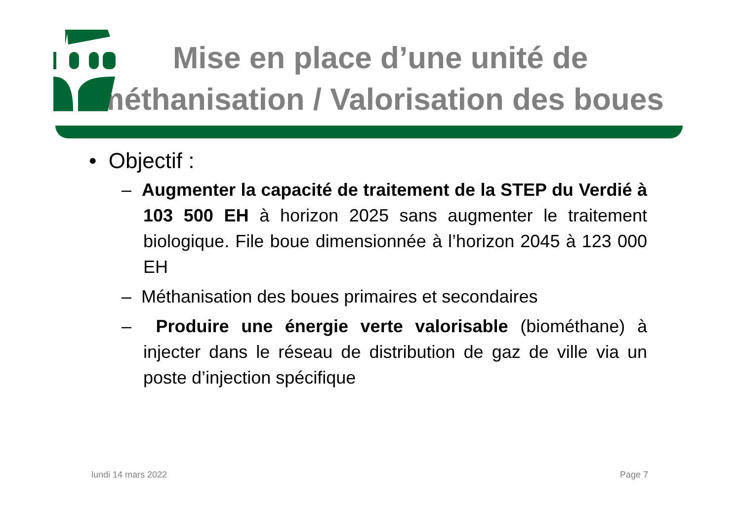Mise en place d’une unité de méthanisation / Valorisation des boues
• Objectif :
– Augmenter la capacité de traitement de la STEP du Verdié à 103 500 EH à horizon 2025 sans augmenter le traitement biologique. File boue dimensionnée à l’horizon 2045 à 123 000 EH
– Méthanisation des boues primaires et secondaires
– Produire une énergie verte valorisable (biométhane) à injecter dans le réseau de distribution de gaz de ville via un poste d’injection spécifique
lundi 14 mars 2022 Page 7